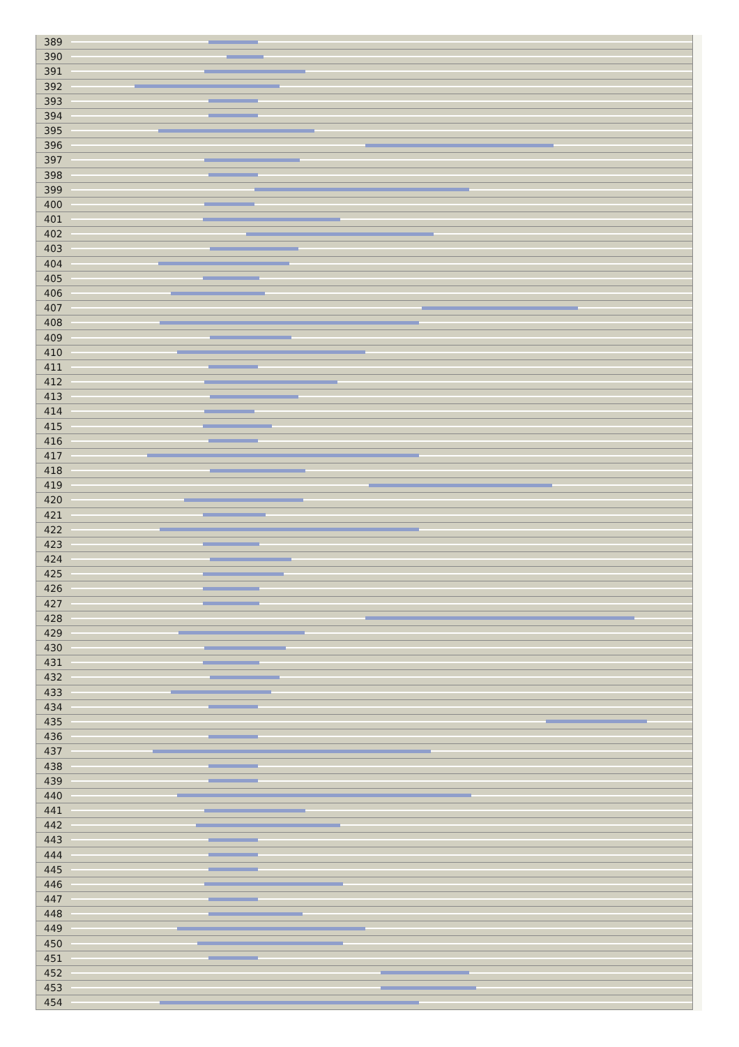389
390
391
392
393
394
395
396
397
398
399
400
401
402
403
404
405
406
407
408
409
410
411
412
413
414
415
416
417
418
419
420
421
422
423
424
425
426
427
428
429
430
431
432
433
434
435
436
437
438
439
440
441
442
443
444
445
446
447
448
449
450
451
452
453
454